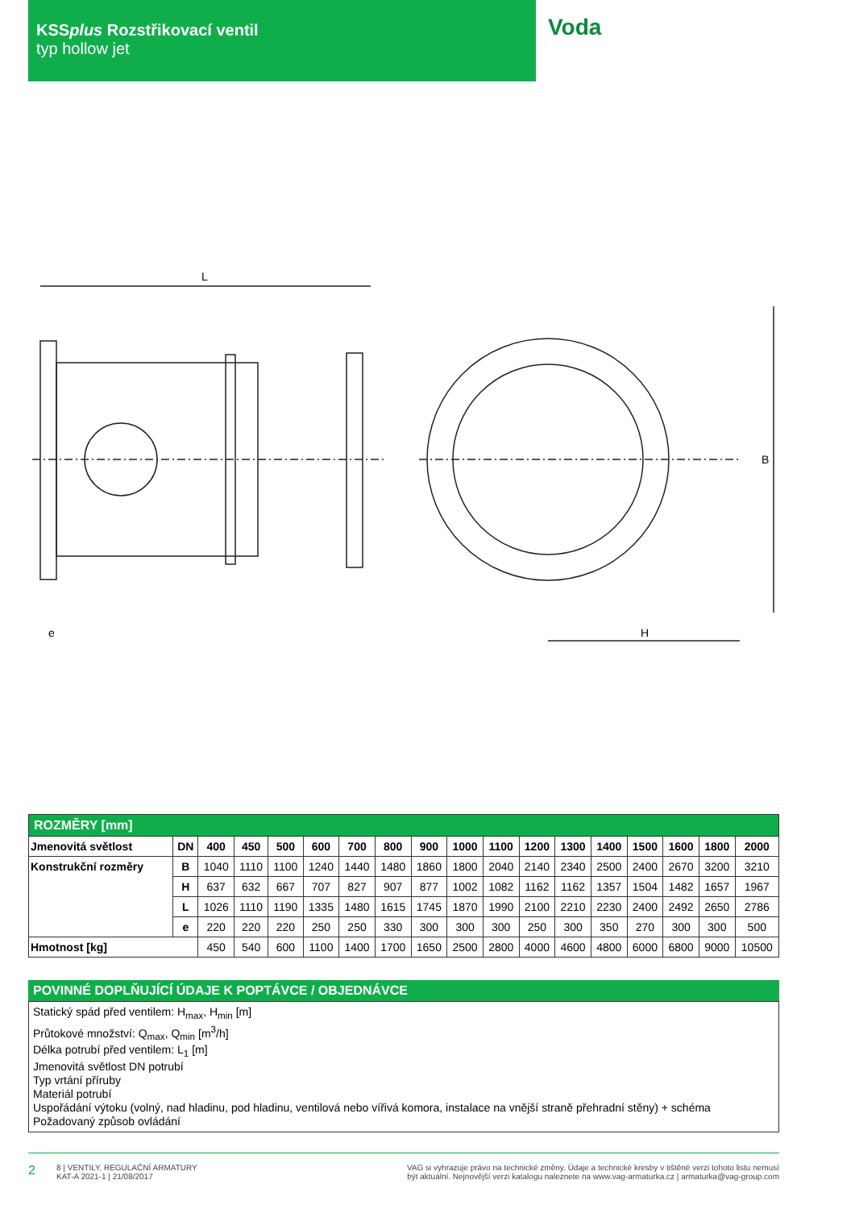KSSplus Rozstřikovací ventil
typ hollow jet
Voda
L
e
H
B
| ROZMĚRY [mm] | | | | | | | | | | | | | | | | | |
| Jmenovitá světlost | DN | 400 | 450 | 500 | 600 | 700 | 800 | 900 | 1000 | 1100 | 1200 | 1300 | 1400 | 1500 | 1600 | 1800 | 2000 |
| Konstrukční rozměry | B | 1040 | 1110 | 1100 | 1240 | 1440 | 1480 | 1860 | 1800 | 2040 | 2140 | 2340 | 2500 | 2400 | 2670 | 3200 | 3210 |
| | H | 637 | 632 | 667 | 707 | 827 | 907 | 877 | 1002 | 1082 | 1162 | 1162 | 1357 | 1504 | 1482 | 1657 | 1967 |
| | L | 1026 | 1110 | 1190 | 1335 | 1480 | 1615 | 1745 | 1870 | 1990 | 2100 | 2210 | 2230 | 2400 | 2492 | 2650 | 2786 |
| | e | 220 | 220 | 220 | 250 | 250 | 330 | 300 | 300 | 300 | 250 | 300 | 350 | 270 | 300 | 300 | 500 |
| Hmotnost [kg] | | 450 | 540 | 600 | 1100 | 1400 | 1700 | 1650 | 2500 | 2800 | 4000 | 4600 | 4800 | 6000 | 6800 | 9000 | 10500 |
POVINNÉ DOPLŇUJÍCÍ ÚDAJE K POPTÁVCE / OBJEDNÁVCE
Statický spád před ventilem: H<sub>max</sub>, H<sub>min</sub> [m]
Průtokové množství: Q<sub>max</sub>, Q<sub>min</sub> [m<sup>3</sup>/h]
Délka potrubí před ventilem: L<sub>1</sub> [m]
Jmenovitá světlost DN potrubí
Typ vrtání příruby
Materiál potrubí
Uspořádání výtoku (volný, nad hladinu, pod hladinu, ventilová nebo vířivá komora, instalace na vnější straně přehradní stěny) + schéma
Požadovaný způsob ovládání
2 8 | VENTILY, REGULAČNÍ ARMATURY
KAT-A 2021-1 | 21/08/2017 VAG si vyhrazuje právo na technické změny. Údaje a technické kresby v tištěné verzi tohoto listu nemusí
být aktuální. Nejnovější verzi katalogu naleznete na www.vag-armaturka.cz | armaturka@vag-group.com